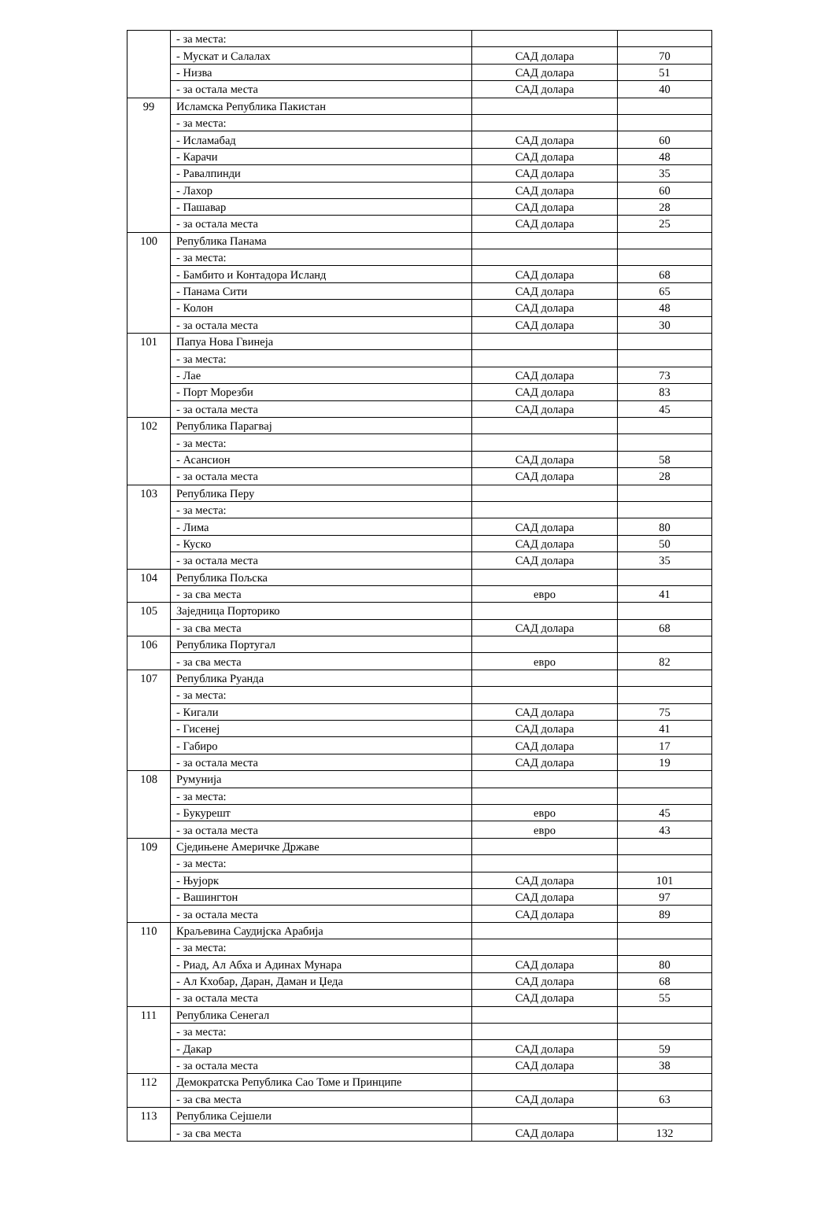| | - за места: | | |
| | - Мускат и Салалах | САД долара | 70 |
| | - Низва | САД долара | 51 |
| | - за остала места | САД долара | 40 |
| 99 | Исламска Република Пакистан | | |
| | - за места: | | |
| | - Исламабад | САД долара | 60 |
| | - Карачи | САД долара | 48 |
| | - Равалпинди | САД долара | 35 |
| | - Лахор | САД долара | 60 |
| | - Пашавар | САД долара | 28 |
| | - за остала места | САД долара | 25 |
| 100 | Република Панама | | |
| | - за места: | | |
| | - Бамбито и Контадора Исланд | САД долара | 68 |
| | - Панама Сити | САД долара | 65 |
| | - Колон | САД долара | 48 |
| | - за остала места | САД долара | 30 |
| 101 | Папуа Нова Гвинеја | | |
| | - за места: | | |
| | - Лае | САД долара | 73 |
| | - Порт Морезби | САД долара | 83 |
| | - за остала места | САД долара | 45 |
| 102 | Република Парагвај | | |
| | - за места: | | |
| | - Асансион | САД долара | 58 |
| | - за остала места | САД долара | 28 |
| 103 | Република Перу | | |
| | - за места: | | |
| | - Лима | САД долара | 80 |
| | - Куско | САД долара | 50 |
| | - за остала места | САД долара | 35 |
| 104 | Република Пољска | | |
| | - за сва места | евро | 41 |
| 105 | Заједница Порторико | | |
| | - за сва места | САД долара | 68 |
| 106 | Република Португал | | |
| | - за сва места | евро | 82 |
| 107 | Република Руанда | | |
| | - за места: | | |
| | - Кигали | САД долара | 75 |
| | - Гисенеј | САД долара | 41 |
| | - Габиро | САД долара | 17 |
| | - за остала места | САД долара | 19 |
| 108 | Румунија | | |
| | - за места: | | |
| | - Букурешт | евро | 45 |
| | - за остала места | евро | 43 |
| 109 | Сједињене Америчке Државе | | |
| | - за места: | | |
| | - Њујорк | САД долара | 101 |
| | - Вашингтон | САД долара | 97 |
| | - за остала места | САД долара | 89 |
| 110 | Краљевина Саудијска Арабија | | |
| | - за места: | | |
| | - Риад, Ал Абха и Адинах Мунара | САД долара | 80 |
| | - Ал Кхобар, Даран, Даман и Џеда | САД долара | 68 |
| | - за остала места | САД долара | 55 |
| 111 | Република Сенегал | | |
| | - за места: | | |
| | - Дакар | САД долара | 59 |
| | - за остала места | САД долара | 38 |
| 112 | Демократска Република Сао Томе и Принципе | | |
| | - за сва места | САД долара | 63 |
| 113 | Република Сејшели | | |
| | - за сва места | САД долара | 132 |